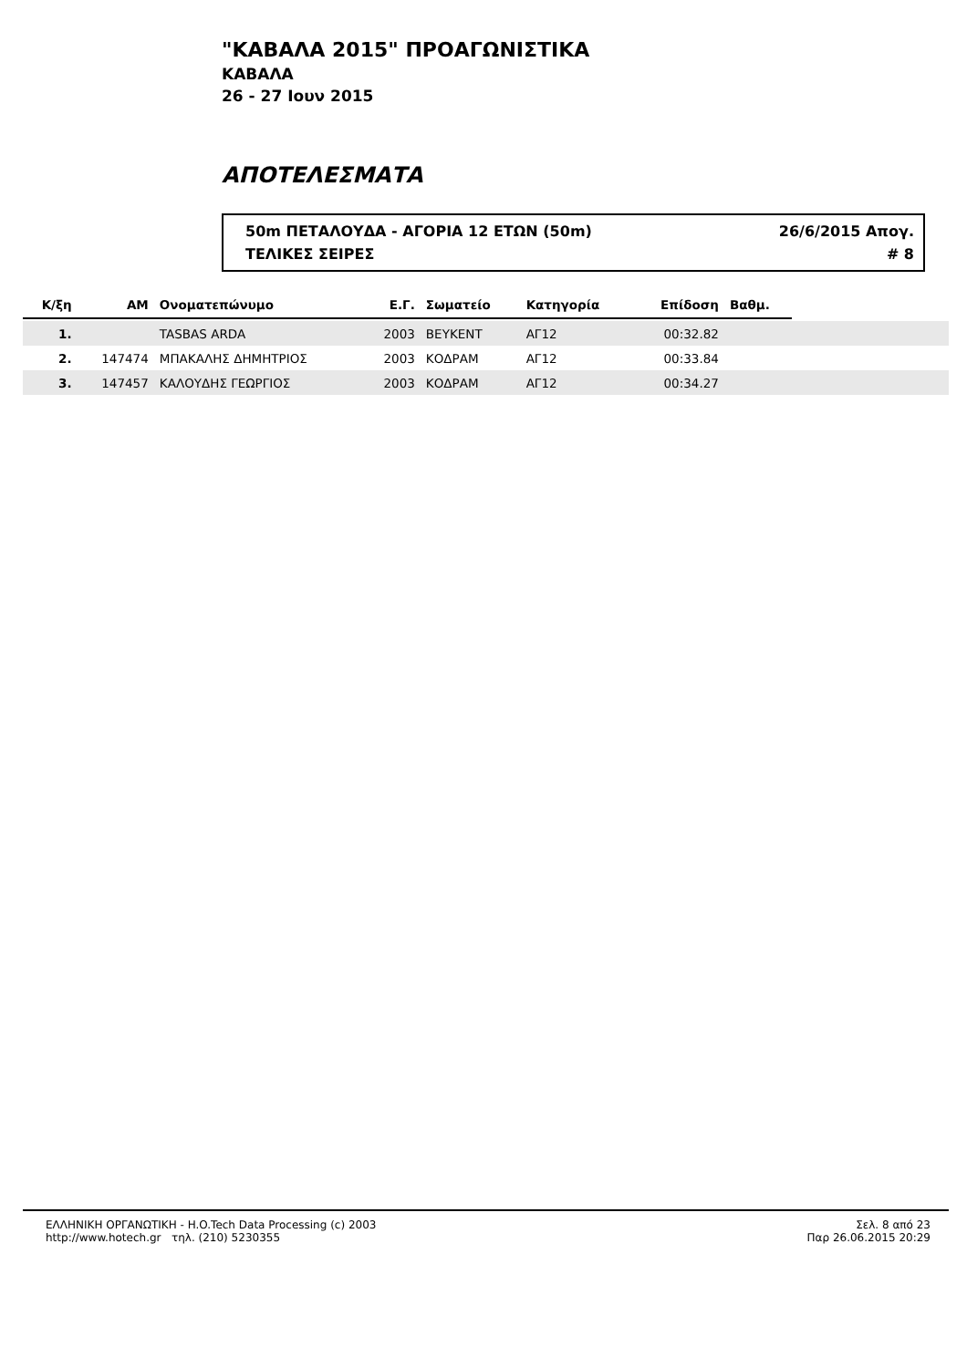"ΚΑΒΑΛΑ 2015" ΠΡΟΑΓΩΝΙΣΤΙΚΑ
ΚΑΒΑΛΑ
26 - 27 Ιουν 2015
ΑΠΟΤΕΛΕΣΜΑΤΑ
50m ΠΕΤΑΛΟΥΔΑ - ΑΓΟΡΙΑ 12 ΕΤΩΝ (50m) 26/6/2015 Απογ.
ΤΕΛΙΚΕΣ ΣΕΙΡΕΣ # 8
| Κ/ξη | ΑΜ | Ονοματεπώνυμο | Ε.Γ. | Σωματείο | Κατηγορία | Επίδοση | Βαθμ. | |
| --- | --- | --- | --- | --- | --- | --- | --- | --- |
| 1. | | TASBAS ARDA | 2003 | ΒΕΥΚΕΝΤ | ΑΓ12 | 00:32.82 | | |
| 2. | 147474 | ΜΠΑΚΑΛΗΣ ΔΗΜΗΤΡΙΟΣ | 2003 | ΚΟΔΡΑΜ | ΑΓ12 | 00:33.84 | | |
| 3. | 147457 | ΚΑΛΟΥΔΗΣ ΓΕΩΡΓΙΟΣ | 2003 | ΚΟΔΡΑΜ | ΑΓ12 | 00:34.27 | | |
ΕΛΛΗΝΙΚΗ ΟΡΓΑΝΩΤΙΚΗ - H.O.Tech Data Processing (c) 2003
http://www.hotech.gr τηλ. (210) 5230355
Σελ. 8 από 23
Παρ 26.06.2015 20:29